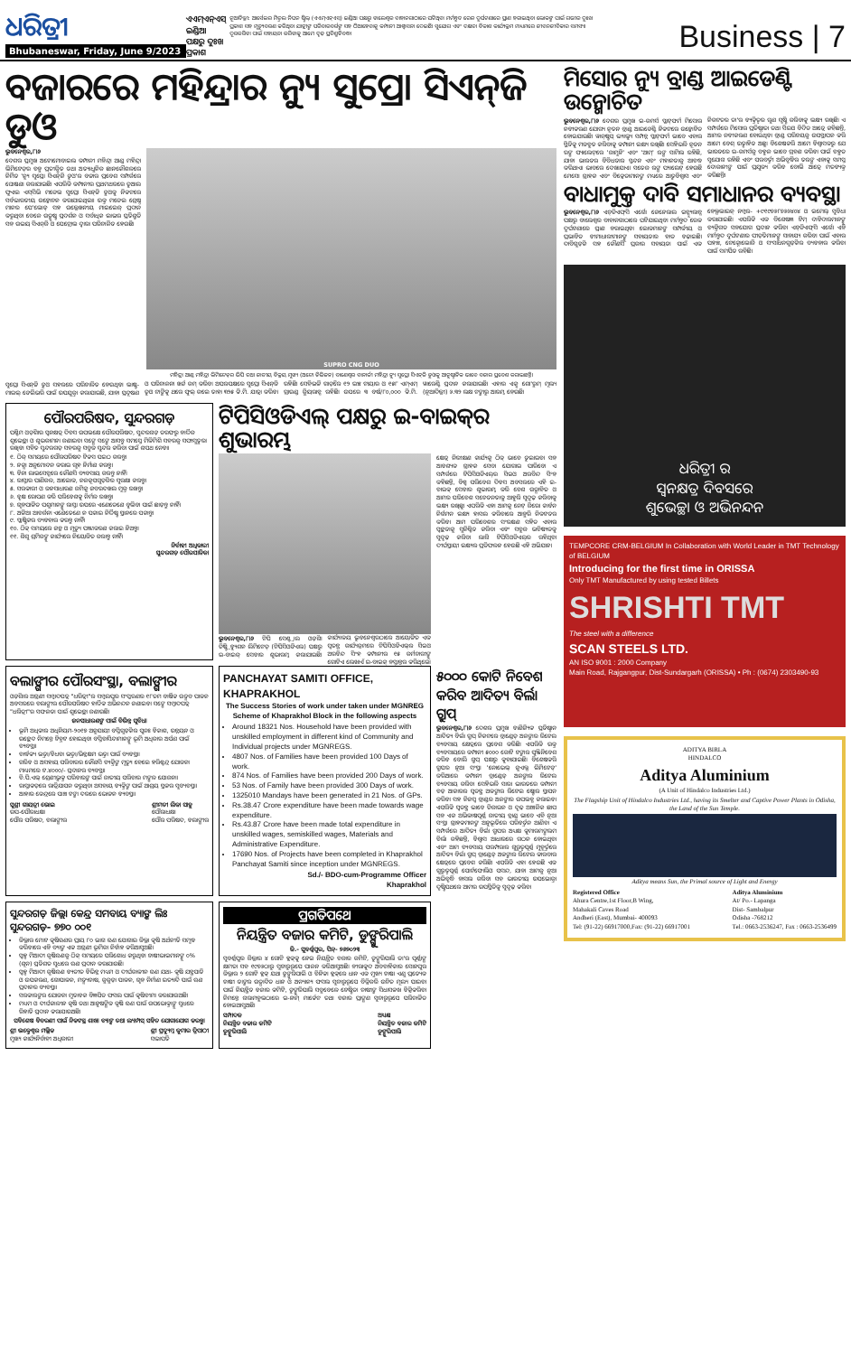ଧରିତ୍ରୀ
Bhubaneswar, Friday, June 9/2023
ଏଏମ୍‌ଏନ୍‌ଏସ୍ ଇଣ୍ଡିଆ ପକ୍ଷରୁ ଦୁଃଖ ପ୍ରକାଶ
ନୂଆଦିଲ୍ଲୀ: ଆର୍ସେଲର ମିତ୍ତଲ ନିପନ ଷ୍ଟିଲ୍ (ଏଏମ୍‌ଏନ୍‌ଏସ୍) ଇଣ୍ଡିଆ ପକ୍ଷରୁ ବାଲେଶ୍ୱର ବାହାନଗାଠାରେ ଘଟିଥିବା ମର୍ମନ୍ତୁଦ ରେଳ ଦୁର୍ଘଟଣାରେ ପ୍ରାଣ ହରାଇଥିବା ଲୋକଙ୍କ ପାଇଁ ଗଭୀର ଦୁଃଖ ପ୍ରକାଶ ସହ ମୃତ୍ୟୁବରଣ କରିଥିବା ଯାତ୍ରୀଙ୍କ ପରିବାରବର୍ଗଙ୍କ ସହ ଠିଆହେବାକୁ କମ୍ପାନୀ ଆଶ୍ୱାସନା ଦେଇଛି। ସୁଯୋଗ ଏବଂ ଦକ୍ଷତା ବିକାଶ କାର୍ଯ୍ୟକ୍ରମ ମାଧ୍ୟମରେ ଜୀବନଜୀବିକାର ସମସ୍ୟା ଦୂରକରିବା ପାଇଁ ସହାୟତା କରିବାକୁ ଆମେ ଦୃଢ଼ ପ୍ରତିଶ୍ରୁତିବଦ୍ଧ।
Business | 7
ବଜାରରେ ମହିନ୍ଦ୍ରାର ନ୍ୟୁ ସୁପ୍ରୋ ସିଏନ୍‌ଜି ଡୁଓ
ଭୁବନେଶ୍ୱର,୮।୬
ଦେଶର ପ୍ରମୁଖ ଅଟୋମୋବାଇଲ କମ୍ପାନୀ ମହିନ୍ଦ୍ରା ଆଣ୍ଡ ମହିନ୍ଦ୍ରା ଲିମିଟେଡ୍‌ର ବହୁ ପ୍ରତୀକ୍ଷିତ ତଥା ଅତ୍ୟାଧୁନିକ ଛାନକୌଶଳରେ ନିର୍ମିତ 'ନ୍ୟୁ ସୁପ୍ରୋ ସିଏନ୍‌ଜି ଡୁଓ'ର ବଜାର ପ୍ରବେଶ ସମ୍ପର୍କରେ ଘୋଷଣା କରାଯାଇଛି। ଏପରିକି କମ୍ପାନୀର ପ୍ରଥମଥରରେ ଡୁଆଲ ଫୁଏଲ ଏସ୍‌ସିଭି ମଡେଲ ସୁପ୍ରୋ ସିଏନ୍‌ଜି ଡୁଓକୁ ନିକଟରେ ସର୍ବଭାରତୀୟ ଉନ୍ମୋଚନ କରାଯାଇଥିଲା। ଉକ୍ତ ମଡେଲ ଶ୍ରେଷ୍ଠ ମାନର ପେ'ଲୋଡ୍ ସହ ଉଲ୍ଲେଖନୀୟ ମାଇଲେଜ୍ ପ୍ରଦାନ କରୁଥିବା ବେଳେ ଉତ୍କୃଷ୍ଟ ପ୍ରଦର୍ଶନ ଓ ସର୍ବାଧିକ ଲାଭର ପ୍ରତିଶ୍ରୁତି ସହ ଉଭୟ ସିଏନ୍‌ଜି ଓ ପେଟ୍ରୋଲ ଦ୍ୱାରା ପରିଚାଳିତ ହେଉଛି।
SUPRO CNG DUO
ମହିନ୍ଦ୍ରା ଆଣ୍ଡ ମହିନ୍ଦ୍ରା ଲିମିଟେଡ୍‌ର ଭିପି ତଥା ଜାତୀୟ ବିକ୍ରୟ ମୁଖ୍ୟ (ଅଟୋ ଡିଭିଜନ) ବାଣେଶ୍ୱର ବାନାର୍ଜୀ ମହିନ୍ଦ୍ରା ନ୍ୟୁ ସୁପ୍ରୋ ସିଏନ୍‌ଜି ଡୁଓକୁ ଆନୁଷ୍ଠାନିକ ଭାବେ ବଜାର ପ୍ରବେଶ କରାଇଛନ୍ତି।
ସୁପ୍ରୋ ସିଏନ୍‌ଜି ଡୁଓ ସହରରେ ପରିଚାଳିତ ହେଉଥିବା ଲାଷ୍ଟ-ମାଇଲ୍ ଡେଲିଭରି ପାଇଁ ଉପଯୁକ୍ତ। କରାଯାଇଛି, ଯାହା ପ୍ରଦୂଷଣ ଓ ପରିଚାଳନା ଖର୍ଚ୍ଚ କମ୍ କରିବ। ଅପରପକ୍ଷରେ ସୁପ୍ରୋ ସିଏନ୍‌ଜି ଡୁଓ ଟାଙ୍କିକୁ ଥରେ ଫୁଲ୍ କଲେ ତାହା ୩୨୫ କି.ମି. ଯାତ୍ରା କରିବ। ରହିଛି। ସେହିଭଳି ଗାଡ଼ିରେ ୧୨ ଇଞ୍ଚ ଟାୟାର ଓ ୧୫୮ ଏମ୍‌ଏମ୍ ଗ୍ରାଉଣ୍ଡ କ୍ଲିୟରାନ୍ସ ରହିଛି। ଉପରେ ୩ ବର୍ଷ/୮୦,୦୦୦ କି.ମି. ୱାରେଣ୍ଟି ପ୍ରଦାନ କରାଯାଇଛି। ଏହାର ଏକ୍ସ ଶୋ'ରୁମ୍ ମୂଲ୍ୟ (ନୂଆଦିଲ୍ଲୀ) ୬.୩୨ ଲକ୍ଷ ଟଙ୍କାରୁ ଆରମ୍ଭ ହେଉଛି।
ପୌରପରିଷଦ, ସୁନ୍ଦରଗଡ଼
ପଶ୍ଚିମ ଓଡ଼ିଶାର ସ୍ୱନକ୍ଷତ୍ର ଦିବସ ଉପଲକ୍ଷେ ପୌରପରିଷଦ, ସୁନ୍ଦରଗଡ଼ ତରଫରୁ ହାର୍ଦ୍ଦିକ ଶୁଭେଚ୍ଛା ଓ ଶୁଭକାମନା ଜଣାଇବା ସଙ୍ଗେ ସଙ୍ଗେ ଆସନ୍ତୁ ସମସ୍ତେ ମିଳିମିଶି ସହରକୁ ସଫାସୁତୁରା ରଖିବା ସହିତ ସୁନ୍ଦରଗଡ଼ ସହରକୁ ସବୁଜ ସୁନ୍ଦର କରିବା ପାଇଁ ଶପଥ ନେବା।
୧. ଠିକ୍ ସମୟରେ ପୌରପରିଷଦ ଟିକସ ପଇଠ କରନ୍ତୁ।
୨. ନକ୍ସା ଅନୁମୋଦନ କରାଇ ଗୃହ ନିର୍ମାଣ କରନ୍ତୁ।
୩. ବିନା ଲାଇସେନ୍ସରେ କୌଣସି ବ୍ୟବସାୟ କରନ୍ତୁ ନାହିଁ।
୪. ରାସ୍ତାର ପାଣିକଳ, ଆଲୋକ, ନଳକୂପଗୁଡ଼ିକର ସୁରକ୍ଷା କରନ୍ତୁ।
୫. ସରକାରୀ ଓ ଜନସାଧାରଣ ଜମିକୁ ଜବରଦଖଲ ମୁକ୍ତ ରଖନ୍ତୁ।
୬. ବୃକ୍ଷ ରୋପଣ କରି ପରିବେଶକୁ ନିର୍ମଳ ରଖନ୍ତୁ।
୭. ଗୃହପାଳିତ ପଶୁମାନଙ୍କୁ ରାସ୍ତା ଉପରେ ଏଣେତେଣେ ବୁଲିବା ପାଇଁ ଛାଡ଼ନ୍ତୁ ନାହିଁ।
୮. ଅଳିଆ ଆବର୍ଜନା ଏଣେତେଣେ ନ ପକାଇ ନିର୍ଦ୍ଦିଷ୍ଟ ସ୍ଥାନରେ ପକାନ୍ତୁ।
୯. ପ୍ଲାଷ୍ଟିକର ବ୍ୟବହାର କରନ୍ତୁ ନାହିଁ।
୧୦. ଠିକ୍ ସମୟରେ ଜନ୍ମ ଓ ମୃତ୍ୟୁ ପଞ୍ଜୀକରଣ କରାଇ ନିଅନ୍ତୁ।
୧୧. ଶିଶୁ ଶ୍ରମିକଙ୍କୁ କାର୍ଯ୍ୟରେ ନିୟୋଜିତ କରାନ୍ତୁ ନାହିଁ।
ନିର୍ବାହୀ ଅଧିକାରୀ
ସୁନ୍ଦରଗଡ଼ ପୌରପାଳିକା
ଟିପିସିଓଡିଏଲ୍ ପକ୍ଷରୁ ଇ-ବାଇକ୍‌ର ଶୁଭାରମ୍ଭ
ଭୁବନେଶ୍ୱର,୮।୬ ଟିପି ସେଣ୍ଟ୍ରାଲ ଓଡ଼ିଶା ଡିଷ୍ଟ୍ରିବ୍ୟୁଶନ ଲିମିଟେଡ୍ (ଟିପିସିଓଡିଏଲ) ପକ୍ଷରୁ ଇ-ବାଇକ୍ ସେବାର ଶୁଭାରମ୍ଭ କରାଯାଇଛି। କାର୍ଯ୍ୟାଳୟ ଭୁବନେଶ୍ୱରଠାରେ ଆୟୋଜିତ ଏକ ସ୍ୱତନ୍ତ୍ର କାର୍ଯ୍ୟକ୍ରମରେ ଟିପିସିଓଡିଏଲ୍‌ର ସିଇଓ ଅରବିନ୍ଦ ସିଂହ କମ୍ପାନୀର ୧୫ କର୍ମଚାରୀଙ୍କୁ ଗୋଟିଏ ଲେଖାଏଁ ଇ-ବାଇକ୍ ହସ୍ତାନ୍ତର କରିଥିଲେ।
କ୍ଷେତ୍ର ନିରୀକ୍ଷଣ କାର୍ଯ୍ୟକୁ ଠିକ୍ ଭାବେ ତୁଲାଇବା ସହ ଆବଶ୍ୟକ ଗ୍ରାହକ ସେବା ଯୋଗାଇ ପାରିବେ। ଏ ସମ୍ପର୍କରେ ଟିପିସିଓଡିଏଲ୍‌ର ସିଇଓ ଅରବିନ୍ଦ ସିଂହ କହିଛନ୍ତି, ବିଶ୍ୱ ପରିବେଶ ଦିବସ ଅବସରରେ ଏହି ଇ-ବାଇକ୍ ସେବାର ଶୁଭାରମ୍ଭ କରି ବେଶ ଉତ୍ସାହିତ ଓ ଆମର ପରିବେଶ ସଚେତନତାକୁ ଆହୁରି ସୁଦୃଢ଼ କରିବାକୁ ଲକ୍ଷ୍ୟ ରଖିଛୁ। ଏପରିକି ଏହା ଆମକୁ ନେଟ୍ ଜିରୋ କାର୍ବନ ନିର୍ଗମନ ଲକ୍ଷ୍ୟ ହାସଲ କରିବାରେ ଆହୁରି ନିକଟତର କରିବ। ଆମ ପରିବେଶର ସଂରକ୍ଷଣ ସହିତ ଏହାର ସ୍ୱଚ୍ଛତାକୁ ସୁନିଶ୍ଚିତ କରିବା ଏବଂ ସବୁଜ ଭବିଷ୍ୟତକୁ ସୁଦୃଢ଼ କରିବା ଲାଗି ଟିପିସିଓଡିଏଲ୍‌ର ରହିଥିବା ଦୀର୍ଘସ୍ଥାୟୀ ଲକ୍ଷ୍ୟର ପ୍ରତିଫଳନ ହେଉଛି ଏହି ଅଭିଯାନ।
ବଲାଙ୍ଗୀର ପୌରସଂସ୍ଥା, ବଲାଙ୍ଗୀର
ଓଡ଼ିଶାର ଅଗ୍ରଣୀ ସମ୍ବାଦପତ୍ର "ଧରିତ୍ରୀ"ର ସମ୍ବଲପୁର ସଂସ୍କରଣର ୧୮ତମ ବାର୍ଷିକ ଉତ୍ସବ ପାଳନ ଅବସରରେ ବଲାଙ୍ଗୀର ପୌରପରିଷଦ ହାର୍ଦ୍ଦିକ ଅଭିନନ୍ଦନ ଜଣାଇବା ସଙ୍ଗେ ସମ୍ବାଦପତ୍ର "ଧରିତ୍ରୀ"ର ସଫଳତା ପାଇଁ ଶୁଭେଚ୍ଛା ଜଣାଉଛି।
ଜନସାଧାରଣଙ୍କ ପାଇଁ ବିଭିନ୍ନ ସୁବିଧା
ଭୂମି ଅଧିକାର ଅଧିନିୟମ-୨୦୧୭ ଅନୁଯାୟୀ ବସ୍ତିଗୁଡ଼ିକର ପୁନଃ ବିକାଶ, ଉନ୍ନୟନ ଓ ଉଚ୍ଛେଦ ନିମନ୍ତେ ଚିହ୍ନଟ ହୋଇଥିବା ବସ୍ତିବାସିନ୍ଦାମାନଙ୍କୁ ଭୂମି ଅଧିକାର ଅର୍ପଣ ପାଇଁ ବ୍ୟବସ୍ଥା।
ବାର୍ଦ୍ଧକ୍ୟ ଭତ୍ତା/ବିଧବା ଭତ୍ତା/ଭିନ୍ନକ୍ଷମ ଭତ୍ତା ପାଇଁ ବ୍ୟବସ୍ଥା।
ଗରିବ ଓ ଅସହାୟ ପରିବାରର କୌଣସି ବ୍ୟକ୍ତିଙ୍କ ମୃତ୍ୟୁ ହେଲେ ହରିଶ୍ଚନ୍ଦ୍ର ଯୋଜନା ମାଧ୍ୟମରେ ଟ.୪୦୦୦/- ପ୍ରଦାନର ବ୍ୟବସ୍ଥା।
ବି.ପି.ଏଲ୍ ଶ୍ରେଣୀଭୁକ୍ତ ପରିବାରଙ୍କ ପାଇଁ ଜାତୀୟ ପରିବାର ମଙ୍ଗଳ ଯୋଜନା।
ରାସ୍ତାକଡ଼ରେ ରାତ୍ରିଯାପନ କରୁଥିବା ଅସହାୟ ବ୍ୟକ୍ତିଙ୍କ ପାଇଁ ଆଶ୍ରୟ ସ୍ଥଳର ସୁବ୍ୟବସ୍ଥା।
ଆହାର କେନ୍ଦ୍ରରେ ପାଞ୍ଚ ଟଙ୍କା ଦରରେ ଭୋଜନ ବ୍ୟବସ୍ଥା।
ସୁଶ୍ରୀ ଗାୟତ୍ରୀ ଭୋଇ
ଉପ-ପୌରାଧକ୍ଷା
ପୌର ପରିଷଦ, ବଲାଙ୍ଗୀର
ଶ୍ରୀମତୀ ଲିକା ସାହୁ
ପୌରାଧକ୍ଷା
ପୌର ପରିଷଦ, ବଲାଙ୍ଗୀର
PANCHAYAT SAMITI OFFICE, KHAPRAKHOL
The Success Stories of work under taken under MGNREG Scheme of Khaprakhol Block in the following aspects
Around 18321 Nos. Household have been provided with unskilled employment in different kind of Community and Individual projects under MGNREGS.
4807 Nos. of Families have been provided 100 Days of work.
874 Nos. of Families have been provided 200 Days of work.
53 Nos. of Family have been provided 300 Days of work.
1325010 Mandays have been generated in 21 Nos. of GPs.
Rs.38.47 Crore expenditure have been made towards wage expenditure.
Rs.43.87 Crore have been made total expenditure in unskilled wages, semiskilled wages, Materials and Administrative Expenditure.
17690 Nos. of Projects have been completed in Khaprakhol Panchayat Samiti since inception under MGNREGS.
Sd./- BDO-cum-Programme Officer
Khaprakhol
୫୦୦୦ କୋଟି ନିବେଶ କରିବ ଆଦିତ୍ୟ ବିର୍ଲା ଗ୍ରୁପ୍
ଭୁବନେଶ୍ୱର,୮।୬ ଦେଶର ପ୍ରମୁଖ ବାଣିଜ୍ୟିକ ପ୍ରତିଷ୍ଠାନ ଆଦିତ୍ୟ ବିର୍ଲା ଗ୍ରୁପ୍ ନିକଟରେ ବ୍ରାଣ୍ଡେଡ୍ ଅଳଙ୍କାର ରିଟେଲ ବ୍ୟବସାୟ କ୍ଷେତ୍ରରେ ପ୍ରବେଶ କରିଛି। ଏପରିକି ଉକ୍ତ ବ୍ୟବସାୟରେ କମ୍ପାନୀ ୫୦୦୦ କୋଟି ଟଙ୍କାର ପୁଞ୍ଜିନିବେଶ କରିବ ବୋଲି ଗ୍ରୁପ୍ ପକ୍ଷରୁ କୁହାଯାଇଛି। ବିଶେଷକରି ଗ୍ରୁପର ନୂଆ ସଂସ୍ଥା 'ନୋଭେଲ୍ ଜୁଏଲ୍ସ ଲିମିଟେଡ୍' ଜରିଆରେ କମ୍ପାନୀ ବ୍ରାଣ୍ଡେଡ୍ ଅଳଙ୍କାର ରିଟେଲ ବ୍ୟବସାୟ କରିବ। ସେହିଭଳି ସାରା ଭାରତରେ କମ୍ପାନୀ ବଡ଼ ଆକାରର ସ୍ୱତନ୍ତ୍ର ଅଳଙ୍କାର ରିଟେଲ ଷ୍ଟୋର ସ୍ଥାପନ କରିବା ସହ ନିଜସ୍ୱ ବ୍ରାଣ୍ଡର ଅଳଙ୍କାର ଉପଲବ୍ଧ କରାଇବ। ଏପରିକି ସ୍ୱତନ୍ତ୍ର ଭାବେ ଡିଜାଇନ ଓ ଦୃଢ଼ ଆଞ୍ଚଳିକ ଛାପ ସହ ଏକ ଅଭିଳାଷପୂର୍ଣ୍ଣ ଜାତୀୟ ବ୍ରାଣ୍ଡ ଭାବେ ଏହି ନୂଆ ସଂସ୍ଥା ଗ୍ରାହକମାନଙ୍କ ଅନୁଭୂତିରେ ପରିବର୍ତ୍ତନ ଆଣିବ। ଏ ସମ୍ପର୍କରେ ଆଦିତ୍ୟ ବିର୍ଲା ଗ୍ରୁପର ଅଧ୍ୟକ୍ଷ କୁମାରମଙ୍ଗଲମ ବିର୍ଲା କହିଛନ୍ତି, ବିଶ୍ୱାସ ଆଧାରରେ ଗଠନ ହୋଇଥିବା ଏବଂ ଆମ ବ୍ୟବସାୟ ପରମ୍ପରାର ଗୁରୁତ୍ୱପୂର୍ଣ୍ଣ ମୁହୂର୍ତ୍ତରେ ଆଦିତ୍ୟ ବିର୍ଲା ଗ୍ରୁପ୍ ବ୍ରାଣ୍ଡେଡ୍ ଅଳଙ୍କାର ରିଟେଲ କାରବାର କ୍ଷେତ୍ରରେ ପ୍ରବେଶ କରିଛି। ଏପରିକି ଏହା ହେଉଛି ଏକ ଗୁରୁତ୍ୱପୂର୍ଣ୍ଣ ପୋର୍ଟଫୋଲିଓ ପସନ୍ଦ, ଯାହା ଆମକୁ ନୂଆ ଅଭିବୃଦ୍ଧି ହାସଲ କରିବା ସହ ଭାରତୀୟ ଉପଭୋକ୍ତା ଦୃଷ୍ଟିପଥରେ ଆମର ଉପସ୍ଥିତିକୁ ସୁଦୃଢ଼ କରିବ।
ସୁନ୍ଦରଗଡ଼ ଜିଲ୍ଲା କେନ୍ଦ୍ର ସମବାୟ ବ୍ୟାଙ୍କ ଲିଃ
ସୁନ୍ଦରଗଡ଼- ୭୭୦ ୦୦୧
ଜିଲ୍ଲାର ମୋଟ କୃଷିଋଣର ପ୍ରାୟ ୮୦ ଭାଗ ଋଣ ଯୋଗାଇ ଜିଲ୍ଲା କୃଷି ଅର୍ଥନୀତି ସମୃଦ୍ଧ କରିବାରେ ଏହି ବ୍ୟାଙ୍କ ଏକ ଅଗ୍ରଣୀ ଭୂମିକା ନିର୍ବାହ କରିଆସୁଅଛି।
ସ୍ୱଳ୍ପ ମିଆଦୀ କୃଷିଋଣକୁ ଠିକ୍ ସମୟରେ ପରିଶୋଧ କରୁଥିବା ଚାଷୀଭାଇମାନଙ୍କୁ ୦% (ଶୂନ) ପ୍ରତିଶତ ସୁଧରେ ଋଣ ପ୍ରଦାନ କରାଯାଉଛି।
ସ୍ୱଳ୍ପ ମିଆଦୀ କୃଷିଋଣ ବ୍ୟତୀତ ବିଭିନ୍ନ ମଧ୍ୟମ ଓ ଦୀର୍ଘକାଳୀନ ଋଣ ଯଥା- କୃଷି ଯନ୍ତ୍ରପାତି ଓ ଉପକରଣ, ଗୋପାଳନ, ମତ୍ସ୍ୟଚାଷ, କୁକୁଡ଼ା ପାଳନ, ଗୃହ ନିର୍ମାଣ ଇତ୍ୟାଦି ପାଇଁ ଋଣ ପ୍ରଦାନର ବ୍ୟବସ୍ଥା।
ସରକାରଙ୍କର ଯୋଜନା ମୁତାବକ ବିଜ୍ଞପିତ ଫସଲ ପାଇଁ କୃଷିବୀମା କରାଯାଉଅଛି।
ମଧ୍ୟମ ଓ ଦୀର୍ଘକାଳୀନ କୃଷି ତଥା ଆନୁଷଙ୍ଗିକ କୃଷି ଋଣ ପାଇଁ ଉପଭୋକ୍ତାଙ୍କୁ ସୁଧରେ ରିହାତି ପ୍ରଦାନ କରାଯାଉଅଛି।
ସବିଶେଷ ବିବରଣୀ ପାଇଁ ନିକଟସ୍ଥ ଶାଖା ବ୍ୟାଙ୍କ ତଥା ଲ୍ୟାମ୍ପସ୍ ସହିତ ଯୋଗାଯୋଗ କରନ୍ତୁ।
ଶ୍ରୀ ଭକ୍ତେଶ୍ୱର ମଲ୍ଲିକ
ମୁଖ୍ୟ କାର୍ଯ୍ୟନିର୍ବାହୀ ଅଧିକାରୀ
ଶ୍ରୀ ପ୍ରଦ୍ୟୁମ୍ନ କୁମାର ତ୍ରିପାଠୀ
ସଭାପତି
ପ୍ରଗତିପଥେ
ନିୟନ୍ତ୍ରିତ ବଜାର କମିଟି, ଡୁଙ୍ଗୁରିପାଲି
ଜି.- ସୁବର୍ଣ୍ଣପୁର, ପିନ୍- ୭୬୭୦୨୩
ସୁବର୍ଣ୍ଣପୁର ଜିଲ୍ଲାର ୪ ଗୋଟି ବ୍ଲକ୍‌କୁ ନେଇ ନିୟନ୍ତ୍ରିତ ବଜାର କମିଟି, ଡୁଙ୍ଗୁରିପାଲି ତା'ର ପୂର୍ଣ୍ଣାଙ୍ଗ କ୍ଷମତା ସହ ୧୯୭୬ଠାରୁ ସୁଚାରୁରୂପେ ପାଳନ କରିଆସୁଅଛି। ହୀରାକୁଦ ଅବବାହିକାର ସୋନପୁର ଜିଲ୍ଲାର ୨ ଗୋଟି ବ୍ଲକ୍ ଯଥା ଡୁଙ୍ଗୁରିପାଲି ଓ ବିନିକା ବ୍ଲକ୍‌ରେ ଧାନ ଏକ ମୁଖ୍ୟ ଚାଷ। ଏଣୁ ପ୍ରତ୍ୟେକ ଚାଷୀ ତାଙ୍କର ଉତ୍ପାଦିତ ଧାନ ଓ ଅନ୍ୟାନ୍ୟ ଫସଲ ସୁଚାରୁରୂପେ ବିକ୍ରିକରି ଉଚିତ ମୂଲ୍ୟ ପାଇବା ପାଇଁ ନିୟନ୍ତ୍ରିତ ବଜାର କମିଟି, ଡୁଙ୍ଗୁରିପାଲି ସବୁବେଳେ ଚେଷ୍ଟିତ। ଚାଷୀଙ୍କ ସିଧାସଳଖ ବିକ୍ରିକରିବା ନିମନ୍ତେ ଗରାମହୁଲଠାରେ ଇ-ନାମ୍ ମାର୍କେଟ ତଥା ବଜାର ପ୍ରାଙ୍ଗଣ ସୁଚାରୁରୂପେ ପରିଚାଳିତ ହୋଇଆସୁଅଛି।
ସମ୍ପାଦକ
ନିୟନ୍ତ୍ରିତ ବଜାର କମିଟି
ଡୁଙ୍ଗୁରିପାଲି
ଅଧ୍ୟକ୍ଷ
ନିୟନ୍ତ୍ରିତ ବଜାର କମିଟି
ଡୁଙ୍ଗୁରିପାଲି
ମିସୋର ନ୍ୟୁ ବ୍ରାଣ୍ଡ ଆଇଡେଣ୍ଟି ଉନ୍ମୋଚିତ
ଭୁବନେଶ୍ୱର,୮।୬ ଦେଶର ପ୍ରମୁଖ ଇ-କମର୍ସ ପ୍ଲାଟ୍‌ଫର୍ମ ମିସୋର ନବୀକରଣ ଯୋଗ୍ୟ ନୂତନ ବ୍ରାଣ୍ଡ ଆଇଡେଣ୍ଟି ନିକଟରେ ଉନ୍ମୋଚିତ ହୋଇଯାଇଛି। ୱାନ୍‌ଷ୍ଟପ୍ ଭ୍ୟାଲ୍ୟୁ ସମ୍ପନ୍ନ ପ୍ଲାଟ୍‌ଫର୍ମ ଭାବେ ଏହାର ସ୍ଥିତିକୁ ମଜବୁତ କରିବାକୁ କମ୍ପାନୀ ଲକ୍ଷ୍ୟ ରଖିଛି। ସେହିଭଳି ନୂତନ ରଙ୍ଗ ପ୍ୟାଲେଟ୍‌ରେ 'ଜାମୁନି' ଏବଂ 'ଆମ୍' ରଙ୍ଗ ସାମିଲ ରହିଛି, ଯାହା ଭାରତର ବିବିଧତାର ସ୍ପନ୍ଦନ ଏବଂ ମହାନତାକୁ ଆବଦ୍ଧ କରିଥାଏ। ଭାବରେ ଦେଖାଯାଏ। ସତେଜ ରଙ୍ଗ ପ୍ୟାଲେଟ୍ ହେଉଛି ମେସୋ ଗ୍ରାହକ ଏବଂ ବିକ୍ରେତାମାନଙ୍କ ମଧ୍ୟରେ ଆତ୍ମବିଶ୍ୱାସ ଏବଂ ନିକଟତର ତା'ର ବ୍ୟକ୍ତିତ୍ୱର ଗୁଣ ସୃଷ୍ଟି କରିବାକୁ ଲକ୍ଷ୍ୟ ରଖିଛି। ଏ ସମ୍ପର୍କରେ ମିସୋର ପ୍ରତିଷ୍ଠାତା ତଥା ସିଇଓ ବିଦିତ ଆତ୍ରେ କହିଛନ୍ତି, ଆମର ନବୀକରଣ ହୋଇଥିବା ବ୍ରାଣ୍ଡ ପରିଚୟକୁ ଉପସ୍ଥାପନ କରି ଆମେ ବେଶ୍ ଉତ୍ସାହିତ ଅଛୁ। ବିଶେଷକରି ଆମେ ବିଶ୍ୱାସକରୁ ଯେ ଭାରତରେ ଇ-କମର୍ସକୁ ବହୁଳ ଭାବେ ଗ୍ରହଣ କରିବା ପାଇଁ ବହୁତ ସୁଯୋଗ ରହିଛି ଏବଂ ପରବର୍ତ୍ତୀ ଅଭିବୃଦ୍ଧିର ତରଙ୍ଗ ଏହାକୁ ସମସ୍ତ ଦୋକାନୀଙ୍କ ପାଇଁ ପ୍ରଯୁଜ୍ୟ କରିବ ବୋଲି ଆତ୍ରେ ମତବ୍ୟକ୍ତ କରିଛନ୍ତି।
ବାଧାମୁକ୍ତ ଦାବି ସମାଧାନର ବ୍ୟବସ୍ଥା
ଭୁବନେଶ୍ୱର,୮।୬ ଏଚ୍‌ଡିଏଫ୍‌ସି ଏର୍ଗୋ ଜେନେରାଲ ଇନ୍ସ୍ୟୁରାନ୍ସ ପକ୍ଷରୁ ବାଲେଶ୍ୱର ବାହାନଗାଠାରେ ଘଟିଯାଇଥିବା ମର୍ମନ୍ତୁଦ ରେଳ ଦୁର୍ଘଟଣାରେ ପ୍ରାଣ ହରାଇଥିବା ଲୋକମାନଙ୍କ ସମ୍ପର୍କୀୟ ଓ ପ୍ରଭାବିତ ବୀମାଧାରୀମାନଙ୍କୁ ସହାୟତାର ହାତ ବଢ଼ାଇଛି। ଦାବିଗୁଡ଼ିକ ସହ କୌଣସି ପ୍ରକାର ସହାୟତା ପାଇଁ ଏକ ହେଲ୍ପଲାଇନ୍ ନମ୍ବର- +୯୧୯୭୬୮୭୬୬୪୦୪ ଓ ଇମେଲ୍ ସୁବିଧା କରାଯାଇଛି। ଏପରିକି ଏକ ବିଶେଷଜ୍ଞ ଟିମ୍ ଦାବିଦାରମାନଙ୍କୁ ବ୍ୟକ୍ତିଗତ ସହଯୋଗ ପ୍ରଦାନ କରିବ। ଏଚ୍‌ଡିଏଫ୍‌ସି ଏର୍ଗୋ ଏହି ମର୍ମନ୍ତୁଦ ଦୁର୍ଘଟଣାର ପୀଡ଼ିତମାନଙ୍କୁ ସାହାଯ୍ୟ କରିବା ପାଇଁ ଏହାର ପହଞ୍ଚ, ଟେକ୍ନୋଲୋଜି ଓ ସଂସାଧନଗୁଡ଼ିକର ବ୍ୟବହାର କରିବା ପାଇଁ ସମର୍ପିତ ରହିଛି।
ଧରିତ୍ରୀ ର
ସ୍ୱନକ୍ଷତ୍ର ଦିବସରେ
ଶୁଭେଚ୍ଛା ଓ ଅଭିନନ୍ଦନ
TEMPCORE CRM-BELGIUM In Collaboration with World Leader in TMT Technology of BELGIUM
Introducing for the first time in ORISSA
Only TMT Manufactured by using tested Billets
SHRISHTI TMT
The steel with a difference
SCAN STEELS LTD.
AN ISO 9001 : 2000 Company
Main Road, Rajgangpur, Dist-Sundargarh (ORISSA) • Ph : (0674) 2303490-93
ADITYA BIRLA
HINDALCO
Aditya Aluminium
(A Unit of Hindalco Industries Ltd.)
The Flagship Unit of Hindalco Industries Ltd., having its Smelter and Captive Power Plants in Odisha, the Land of the Sun Temple.
Aditya means Sun, the Primal source of Light and Energy
Registered Office
Ahura Centre,1st Floor,B Wing,
Mahakali Caves Road
Andheri (East), Mumbai- 400093
Tel: (91-22) 66917000,Fax: (91-22) 66917001
Aditya Aluminium
At/ Po.- Lapanga
Dist- Sambalpur
Odisha -768212
Tel.: 0663-2536247, Fax : 0663-2536499